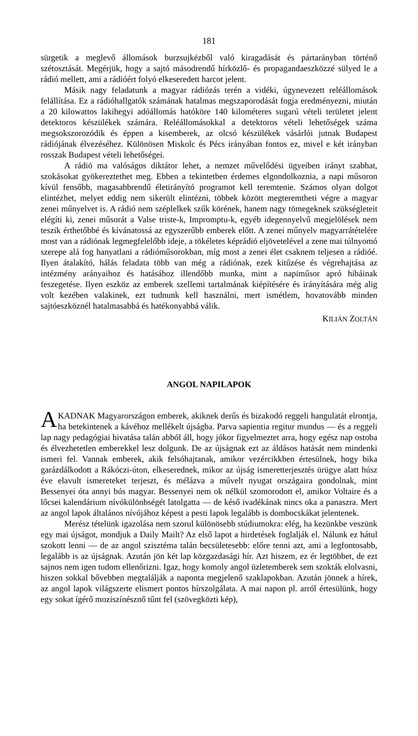181
sürgetik a meglevő állomások burzsujkézből való kiragadását és pártarányban történő szétosztását. Megérjük, hogy a sajtó másodrendű hírközlő- és propagandaeszközzé sülyed le a rádió mellett, ami a rádióért folyó elkeseredett harcot jelent.
Másik nagy feladatunk a magyar rádiózás terén a vidéki, úgynevezett reléállomások felállítása. Ez a rádióhallgatók számának hatalmas megszaporodását fogja eredményezni, miután a 20 kilowattos lakihegyi adóállomás hatóköre 140 kilométeres sugarú vételi területet jelent detektoros készülékek számára. Reléállomásokkal a detektoros vételi lehetőségek száma megsokszorozódik és éppen a kisemberek, az olcsó készülékek vásárlói jutnak Budapest rádiójának élvezéséhez. Különösen Miskolc és Pécs irányában fontos ez, mivel e két irányban rosszak Budapest vételi lehetőségei.
A rádió ma valóságos diktátor lehet, a nemzet művelődési ügyeiben irányt szabhat, szokásokat gyökereztethet meg. Ebben a tekintetben érdemes elgondolkoznia, a napi műsoron kívül fensőbb, magasabbrendű életirányító programot kell teremtenie. Számos olyan dolgot elintézhet, melyet eddig nem sikerült elintézni, többek között megteremtheti végre a magyar zenei műnyelvet is. A rádió nem széplelkek szűk körének, hanem nagy tömegeknek szükségleteit elégíti ki, zenei műsorát a Valse triste-k, Impromptu-k, egyéb idegennyelvű megjelölések nem teszik érthetőbbé és kívánatossá az egyszerűbb emberek előtt. A zenei műnyelv magyarrátételére most van a rádiónak legmegfelelőbb ideje, a tökéletes képrádió eljövetelével a zene mai túlnyomó szerepe alá fog hanyatlani a rádióműsorokban, míg most a zenei élet csaknem teljesen a rádióé. Ilyen átalakító, hálás feladata több van még a rádiónak, ezek kitűzése és végrehajtása az intézmény arányaihoz és hatásához illendőbb munka, mint a napiműsor apró hibáinak feszegetése. Ilyen eszköz az emberek szellemi tartalmának kiépítésére és irányítására még alig volt kezében valakinek, ezt tudnunk kell használni, mert ismétlem, hovatovább minden sajtóeszköznél hatalmasabbá és hatékonyabbá válik.
KILIÁN ZOLTÁN
ANGOL NAPILAPOK
AKADNAK Magyarországon emberek, akiknek derűs és bizakodó reggeli hangulatát elrontja, ha betekintenek a kávéhoz mellékelt újságba. Parva sapientia regitur mundus — és a reggeli lap nagy pedagógiai hivatása talán abból áll, hogy jókor figyelmeztet arra, hogy egész nap ostoba és élvezhetetlen emberekkel lesz dolgunk. De az újságnak ezt az áldásos hatását nem mindenki ismeri fel. Vannak emberek, akik felsóhajtanak, amikor vezércikkben értesülnek, hogy bika garázdálkodott a Rákóczi-úton, elkeserednek, mikor az újság ismeretterjesztés ürügye alatt húsz éve elavult ismereteket terjeszt, és mélázva a művelt nyugat országaira gondolnak, mint Bessenyei óta annyi bús magyar. Bessenyei nem ok nélkül szomorodott el, amikor Voltaire és a lőcsei kalendárium nívókülönbségét latolgatta — de késő ivadékának nincs oka a panaszra. Mert az angol lapok általános nívójához képest a pesti lapok legalább is dombocskákat jelentenek.
Merész tételünk igazolása nem szorul különösebb stúdiumokra: elég, ha kezünkbe veszünk egy mai újságot, mondjuk a Daily Mailt? Az első lapot a hirdetések foglalják el. Nálunk ez hátul szokott lenni — de az angol szisztéma talán becsületesebb: előre tenni azt, ami a legfontosabb, legalább is az újságnak. Azután jön két lap közgazdasági hír. Azt hiszem, ez ér legtöbbet, de ezt sajnos nem igen tudom ellenőrizni. Igaz, hogy komoly angol üzletemberek sem szokták elolvasni, hiszen sokkal bővebben megtalálják a naponta megjelenő szaklapokban. Azután jönnek a hírek, az angol lapok világszerte elismert pontos hírszolgálata. A mai napon pl. arról értesülünk, hogy egy sokat ígérő moziszínésznő tűnt fel (szövegközti kép),